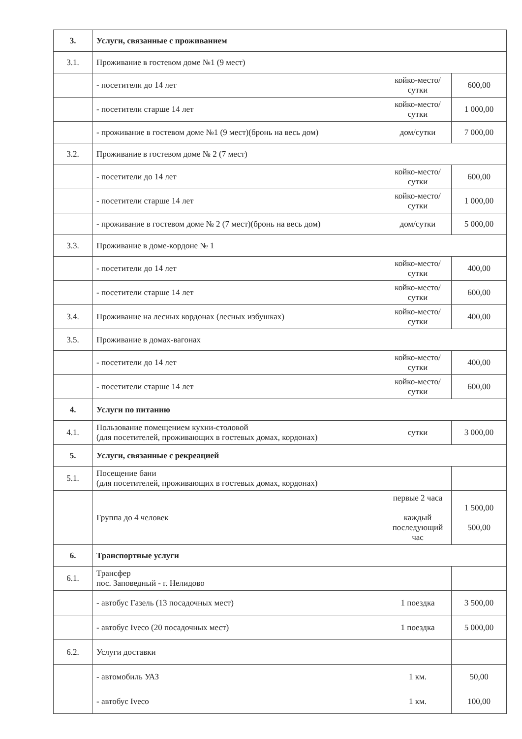| 3. | Услуги, связанные с проживанием | | |
| 3.1. | Проживание в гостевом доме №1 (9 мест) | | |
| | - посетители до 14 лет | койко-место/сутки | 600,00 |
| | - посетители старше 14 лет | койко-место/сутки | 1 000,00 |
| | - проживание в гостевом доме №1 (9 мест)(бронь на весь дом) | дом/сутки | 7 000,00 |
| 3.2. | Проживание в гостевом доме № 2 (7 мест) | | |
| | - посетители до 14 лет | койко-место/сутки | 600,00 |
| | - посетители старше 14 лет | койко-место/сутки | 1 000,00 |
| | - проживание в гостевом доме № 2 (7 мест)(бронь на весь дом) | дом/сутки | 5 000,00 |
| 3.3. | Проживание в доме-кордоне № 1 | | |
| | - посетители до 14 лет | койко-место/сутки | 400,00 |
| | - посетители старше 14 лет | койко-место/сутки | 600,00 |
| 3.4. | Проживание на лесных кордонах (лесных избушках) | койко-место/сутки | 400,00 |
| 3.5. | Проживание в домах-вагонах | | |
| | - посетители до 14 лет | койко-место/сутки | 400,00 |
| | - посетители старше 14 лет | койко-место/сутки | 600,00 |
| 4. | Услуги по питанию | | |
| 4.1. | Пользование помещением кухни-столовой (для посетителей, проживающих в гостевых домах, кордонах) | сутки | 3 000,00 |
| 5. | Услуги, связанные с рекреацией | | |
| 5.1. | Посещение бани (для посетителей, проживающих в гостевых домах, кордонах) | | |
| | Группа до 4 человек | первые 2 часа каждый последующий час | 1 500,00 500,00 |
| 6. | Транспортные услуги | | |
| 6.1. | Трансфер пос. Заповедный - г. Нелидово | | |
| | - автобус Газель (13 посадочных мест) | 1 поездка | 3 500,00 |
| | - автобус Iveco (20 посадочных мест) | 1 поездка | 5 000,00 |
| 6.2. | Услуги доставки | | |
| | - автомобиль УАЗ | 1 км. | 50,00 |
| | - автобус Iveco | 1 км. | 100,00 |